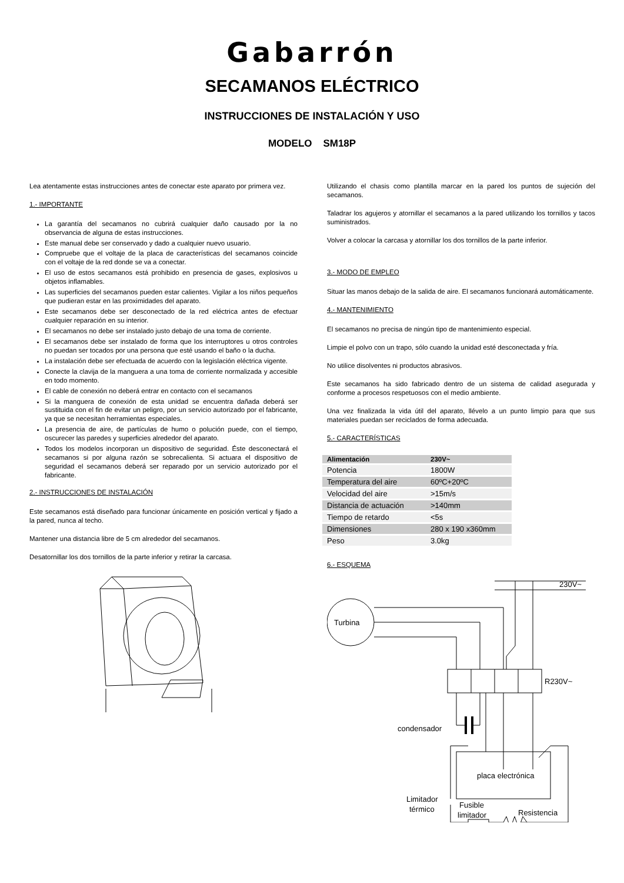Gabarrón
SECAMANOS ELÉCTRICO
INSTRUCCIONES DE INSTALACIÓN Y USO
MODELO SM18P
Lea atentamente estas instrucciones antes de conectar este aparato por primera vez.
1.- IMPORTANTE
La garantía del secamanos no cubrirá cualquier daño causado por la no observancia de alguna de estas instrucciones.
Este manual debe ser conservado y dado a cualquier nuevo usuario.
Compruebe que el voltaje de la placa de características del secamanos coincide con el voltaje de la red donde se va a conectar.
El uso de estos secamanos está prohibido en presencia de gases, explosivos u objetos inflamables.
Las superficies del secamanos pueden estar calientes. Vigilar a los niños pequeños que pudieran estar en las proximidades del aparato.
Este secamanos debe ser desconectado de la red eléctrica antes de efectuar cualquier reparación en su interior.
El secamanos no debe ser instalado justo debajo de una toma de corriente.
El secamanos debe ser instalado de forma que los interruptores u otros controles no puedan ser tocados por una persona que esté usando el baño o la ducha.
La instalación debe ser efectuada de acuerdo con la legislación eléctrica vigente.
Conecte la clavija de la manguera a una toma de corriente normalizada y accesible en todo momento.
El cable de conexión no deberá entrar en contacto con el secamanos
Si la manguera de conexión de esta unidad se encuentra dañada deberá ser sustituida con el fin de evitar un peligro, por un servicio autorizado por el fabricante, ya que se necesitan herramientas especiales.
La presencia de aire, de partículas de humo o polución puede, con el tiempo, oscurecer las paredes y superficies alrededor del aparato.
Todos los modelos incorporan un dispositivo de seguridad. Éste desconectará el secamanos si por alguna razón se sobrecalienta. Si actuara el dispositivo de seguridad el secamanos deberá ser reparado por un servicio autorizado por el fabricante.
2.- INSTRUCCIONES DE INSTALACIÓN
Este secamanos está diseñado para funcionar únicamente en posición vertical y fijado a la pared, nunca al techo.
Mantener una distancia libre de 5 cm alrededor del secamanos.
Desatornillar los dos tornillos de la parte inferior y retirar la carcasa.
Utilizando el chasis como plantilla marcar en la pared los puntos de sujeción del secamanos.
Taladrar los agujeros y atornillar el secamanos a la pared utilizando los tornillos y tacos suministrados.
Volver a colocar la carcasa y atornillar los dos tornillos de la parte inferior.
3.- MODO DE EMPLEO
Situar las manos debajo de la salida de aire. El secamanos funcionará automáticamente.
4.- MANTENIMIENTO
El secamanos no precisa de ningún tipo de mantenimiento especial.
Limpie el polvo con un trapo, sólo cuando la unidad esté desconectada y fría.
No utilice disolventes ni productos abrasivos.
Este secamanos ha sido fabricado dentro de un sistema de calidad asegurada y conforme a procesos respetuosos con el medio ambiente.
Una vez finalizada la vida útil del aparato, llévelo a un punto limpio para que sus materiales puedan ser reciclados de forma adecuada.
5.- CARACTERÍSTICAS
| Alimentación | 230V~ |
| --- | --- |
| Potencia | 1800W |
| Temperatura del aire | 60ºC+20ºC |
| Velocidad del aire | >15m/s |
| Distancia de actuación | >140mm |
| Tiempo de retardo | <5s |
| Dimensiones | 280 x 190 x360mm |
| Peso | 3.0kg |
6.- ESQUEMA
230V~
Turbina
R230V~
condensador
placa electrónica
Limitador
térmico
Fusible
limitador
Resistencia